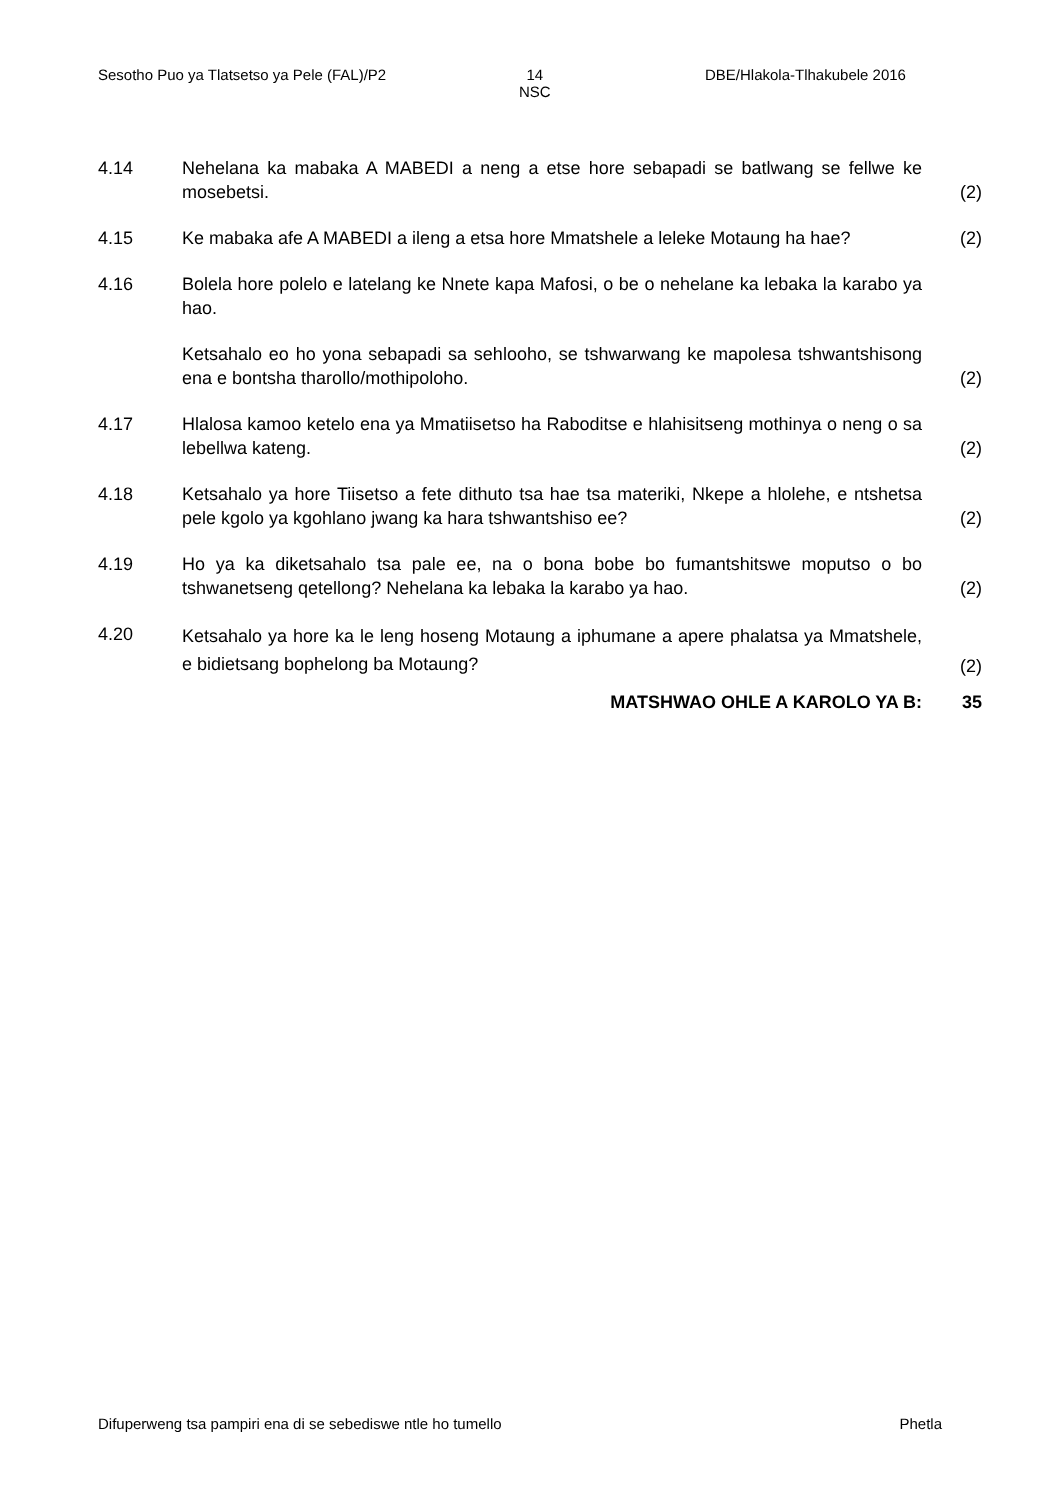Sesotho Puo ya Tlatsetso ya Pele (FAL)/P2
14
NSC
DBE/Hlakola-Tlhakubele 2016
4.14 Nehelana ka mabaka A MABEDI a neng a etse hore sebapadi se batlwang se fellwe ke mosebetsi.
(2)
4.15 Ke mabaka afe A MABEDI a ileng a etsa hore Mmatshele a leleke Motaung ha hae?
(2)
4.16 Bolela hore polelo e latelang ke Nnete kapa Mafosi, o be o nehelane ka lebaka la karabo ya hao.
Ketsahalo eo ho yona sebapadi sa sehlooho, se tshwarwang ke mapolesa tshwantshisong ena e bontsha tharollo/mothipoloho.
(2)
4.17 Hlalosa kamoo ketelo ena ya Mmatiisetso ha Raboditse e hlahisitseng mothinya o neng o sa lebellwa kateng.
(2)
4.18 Ketsahalo ya hore Tiisetso a fete dithuto tsa hae tsa materiki, Nkepe a hlolehe, e ntshetsa pele kgolo ya kgohlano jwang ka hara tshwantshiso ee?
(2)
4.19 Ho ya ka diketsahalo tsa pale ee, na o bona bobe bo fumantshitswe moputso o bo tshwanetseng qetellong? Nehelana ka lebaka la karabo ya hao.
(2)
4.20
Ketsahalo ya hore ka le leng hoseng Motaung a iphumane a apere phalatsa ya Mmatshele, e bidietsang bophelong ba Motaung?
(2)
MATSHWAO OHLE A KAROLO YA B: 35
Difuperweng tsa pampiri ena di se sebediswe ntle ho tumello Phetla